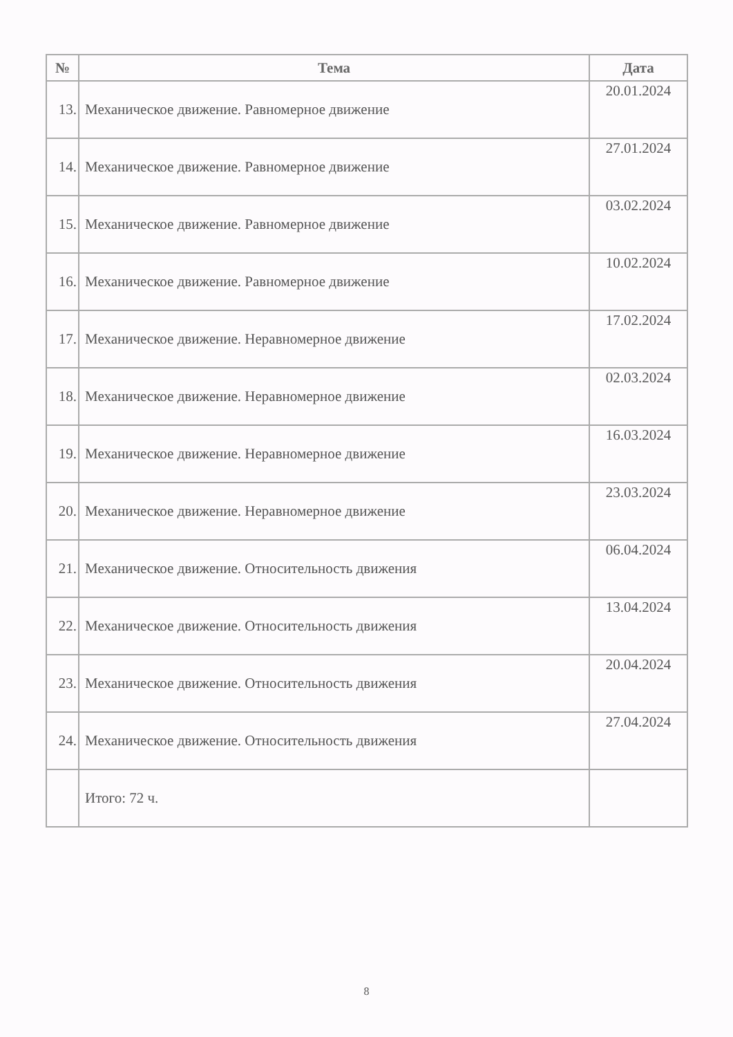| № | Тема | Дата |
| --- | --- | --- |
| 13. | Механическое движение. Равномерное движение | 20.01.2024 |
| 14. | Механическое движение. Равномерное движение | 27.01.2024 |
| 15. | Механическое движение. Равномерное движение | 03.02.2024 |
| 16. | Механическое движение. Равномерное движение | 10.02.2024 |
| 17. | Механическое движение. Неравномерное движение | 17.02.2024 |
| 18. | Механическое движение. Неравномерное движение | 02.03.2024 |
| 19. | Механическое движение. Неравномерное движение | 16.03.2024 |
| 20. | Механическое движение. Неравномерное движение | 23.03.2024 |
| 21. | Механическое движение. Относительность движения | 06.04.2024 |
| 22. | Механическое движение. Относительность движения | 13.04.2024 |
| 23. | Механическое движение. Относительность движения | 20.04.2024 |
| 24. | Механическое движение. Относительность движения | 27.04.2024 |
| | Итого: 72 ч. | |
8